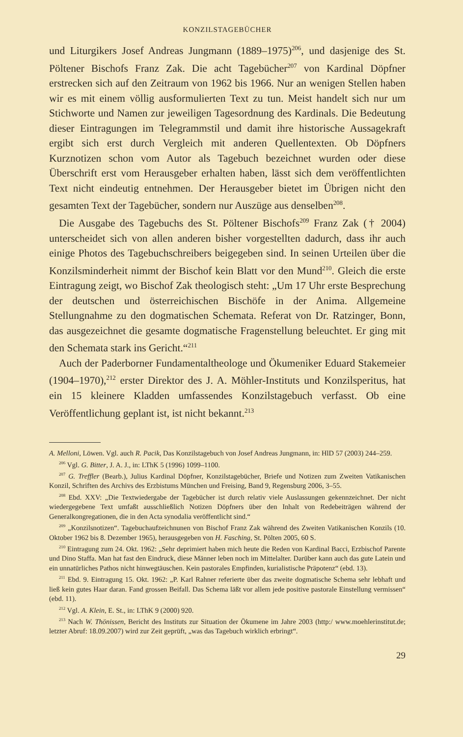KONZILSTAGEBÜCHER
und Liturgikers Josef Andreas Jungmann (1889–1975)<sup>206</sup>, und dasjenige des St. Pöltener Bischofs Franz Zak. Die acht Tagebücher<sup>207</sup> von Kardinal Döpfner erstrecken sich auf den Zeitraum von 1962 bis 1966. Nur an wenigen Stellen haben wir es mit einem völlig ausformulierten Text zu tun. Meist handelt sich nur um Stichworte und Namen zur jeweiligen Tagesordnung des Kardinals. Die Bedeutung dieser Eintragungen im Telegrammstil und damit ihre historische Aussagekraft ergibt sich erst durch Vergleich mit anderen Quellentexten. Ob Döpfners Kurznotizen schon vom Autor als Tagebuch bezeichnet wurden oder diese Überschrift erst vom Herausgeber erhalten haben, lässt sich dem veröffentlichten Text nicht eindeutig entnehmen. Der Herausgeber bietet im Übrigen nicht den gesamten Text der Tagebücher, sondern nur Auszüge aus denselben<sup>208</sup>.
Die Ausgabe des Tagebuchs des St. Pöltener Bischofs<sup>209</sup> Franz Zak († 2004) unterscheidet sich von allen anderen bisher vorgestellten dadurch, dass ihr auch einige Photos des Tagebuchschreibers beigegeben sind. In seinen Urteilen über die Konzilsminderheit nimmt der Bischof kein Blatt vor den Mund<sup>210</sup>. Gleich die erste Eintragung zeigt, wo Bischof Zak theologisch steht: „Um 17 Uhr erste Besprechung der deutschen und österreichischen Bischöfe in der Anima. Allgemeine Stellungnahme zu den dogmatischen Schemata. Referat von Dr. Ratzinger, Bonn, das ausgezeichnet die gesamte dogmatische Fragenstellung beleuchtet. Er ging mit den Schemata stark ins Gericht.“<sup>211</sup>
Auch der Paderborner Fundamentaltheologe und Ökumeniker Eduard Stakemeier (1904–1970),<sup>212</sup> erster Direktor des J. A. Möhler-Instituts und Konzilsperitus, hat ein 15 kleinere Kladden umfassendes Konzilstagebuch verfasst. Ob eine Veröffentlichung geplant ist, ist nicht bekannt.<sup>213</sup>
A. Melloni, Löwen. Vgl. auch R. Pacik, Das Konzilstagebuch von Josef Andreas Jungmann, in: HlD 57 (2003) 244–259.
<sup>206</sup> Vgl. G. Bitter, J. A. J., in: LThK 5 (1996) 1099–1100.
<sup>207</sup> G. Treffler (Bearb.), Julius Kardinal Döpfner, Konzilstagebücher, Briefe und Notizen zum Zweiten Vatikanischen Konzil, Schriften des Archivs des Erzbistums München und Freising, Band 9, Regensburg 2006, 3–55.
<sup>208</sup> Ebd. XXV: „Die Textwiedergabe der Tagebücher ist durch relativ viele Auslassungen gekennzeichnet. Der nicht wiedergegebene Text umfaßt ausschließlich Notizen Döpfners über den Inhalt von Redebeiträgen während der Generalkongregationen, die in den Acta synodalia veröffentlicht sind.“
<sup>209</sup> „Konzilsnotizen“. Tagebuchaufzeichnunen von Bischof Franz Zak während des Zweiten Vatikanischen Konzils (10. Oktober 1962 bis 8. Dezember 1965), herausgegeben von H. Fasching, St. Pölten 2005, 60 S.
<sup>210</sup> Eintragung zum 24. Okt. 1962: „Sehr deprimiert haben mich heute die Reden von Kardinal Bacci, Erzbischof Parente und Dino Staffa. Man hat fast den Eindruck, diese Männer leben noch im Mittelalter. Darüber kann auch das gute Latein und ein unnatürliches Pathos nicht hinwegtäuschen. Kein pastorales Empfinden, kurialistische Präpotenz“ (ebd. 13).
<sup>211</sup> Ebd. 9. Eintragung 15. Okt. 1962: „P. Karl Rahner referierte über das zweite dogmatische Schema sehr lebhaft und ließ kein gutes Haar daran. Fand grossen Beifall. Das Schema läßt vor allem jede positive pastorale Einstellung vermissen“ (ebd. 11).
<sup>212</sup> Vgl. A. Klein, E. St., in: LThK 9 (2000) 920.
<sup>213</sup> Nach W. Thönissen, Bericht des Instituts zur Situation der Ökumene im Jahre 2003 (http:/ www.moehlerinstitut.de; letzter Abruf: 18.09.2007) wird zur Zeit geprüft, „was das Tagebuch wirklich erbringt“.
29